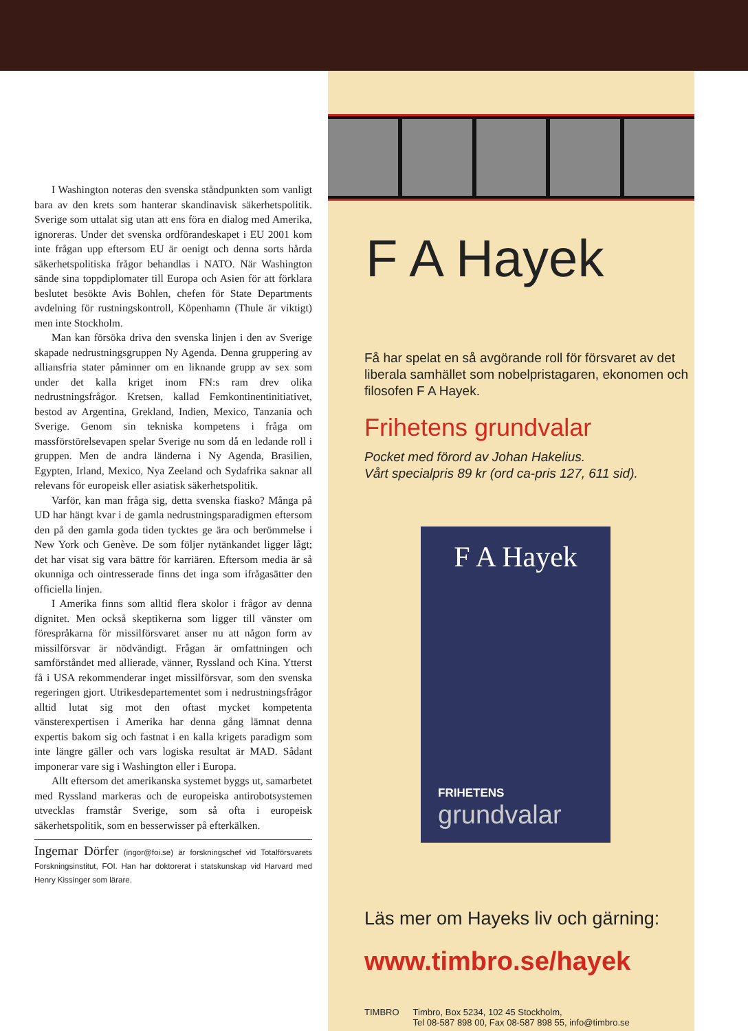I Washington noteras den svenska ståndpunkten som vanligt bara av den krets som hanterar skandinavisk säkerhetspolitik. Sverige som uttalat sig utan att ens föra en dialog med Amerika, ignoreras. Under det svenska ordförandeskapet i EU 2001 kom inte frågan upp eftersom EU är oenigt och denna sorts hårda säkerhetspolitiska frågor behandlas i NATO. När Washington sände sina toppdiplomater till Europa och Asien för att förklara beslutet besökte Avis Bohlen, chefen för State Departments avdelning för rustningskontroll, Köpenhamn (Thule är viktigt) men inte Stockholm.
Man kan försöka driva den svenska linjen i den av Sverige skapade nedrustningsgruppen Ny Agenda. Denna gruppering av alliansfria stater påminner om en liknande grupp av sex som under det kalla kriget inom FN:s ram drev olika nedrustningsfrågor. Kretsen, kallad Femkontinentinitiativet, bestod av Argentina, Grekland, Indien, Mexico, Tanzania och Sverige. Genom sin tekniska kompetens i fråga om massförstörelsevapen spelar Sverige nu som då en ledande roll i gruppen. Men de andra länderna i Ny Agenda, Brasilien, Egypten, Irland, Mexico, Nya Zeeland och Sydafrika saknar all relevans för europeisk eller asiatisk säkerhetspolitik.
Varför, kan man fråga sig, detta svenska fiasko? Många på UD har hängt kvar i de gamla nedrustningsparadigmen eftersom den på den gamla goda tiden tycktes ge ära och berömmelse i New York och Genève. De som följer nytänkandet ligger lågt; det har visat sig vara bättre för karriären. Eftersom media är så okunniga och ointresserade finns det inga som ifrågasätter den officiella linjen.
I Amerika finns som alltid flera skolor i frågor av denna dignitet. Men också skeptikerna som ligger till vänster om förespråkarna för missilförsvaret anser nu att någon form av missilförsvar är nödvändigt. Frågan är omfattningen och samförståndet med allierade, vänner, Ryssland och Kina. Ytterst få i USA rekommenderar inget missilförsvar, som den svenska regeringen gjort. Utrikesdepartementet som i nedrustningsfrågor alltid lutat sig mot den oftast mycket kompetenta vänsterexpertisen i Amerika har denna gång lämnat denna expertis bakom sig och fastnat i en kalla krigets paradigm som inte längre gäller och vars logiska resultat är MAD. Sådant imponerar vare sig i Washington eller i Europa.
Allt eftersom det amerikanska systemet byggs ut, samarbetet med Ryssland markeras och de europeiska antirobotsystemen utvecklas framstår Sverige, som så ofta i europeisk säkerhetspolitik, som en besserwisser på efterkälken.
Ingemar Dörfer (ingor@foi.se) är forskningschef vid Totalförsvarets Forskningsinstitut, FOI. Han har doktorerat i statskunskap vid Harvard med Henry Kissinger som lärare.
F A Hayek
Få har spelat en så avgörande roll för försvaret av det liberala samhället som nobelpristagaren, ekonomen och filosofen F A Hayek.
Frihetens grundvalar
Pocket med förord av Johan Hakelius.
Vårt specialpris 89 kr (ord ca-pris 127, 611 sid).
F A Hayek
FRIHETENS
grundvalar
Läs mer om Hayeks liv och gärning:
www.timbro.se/hayek
TIMBRO Timbro, Box 5234, 102 45 Stockholm,
Tel 08-587 898 00, Fax 08-587 898 55, info@timbro.se